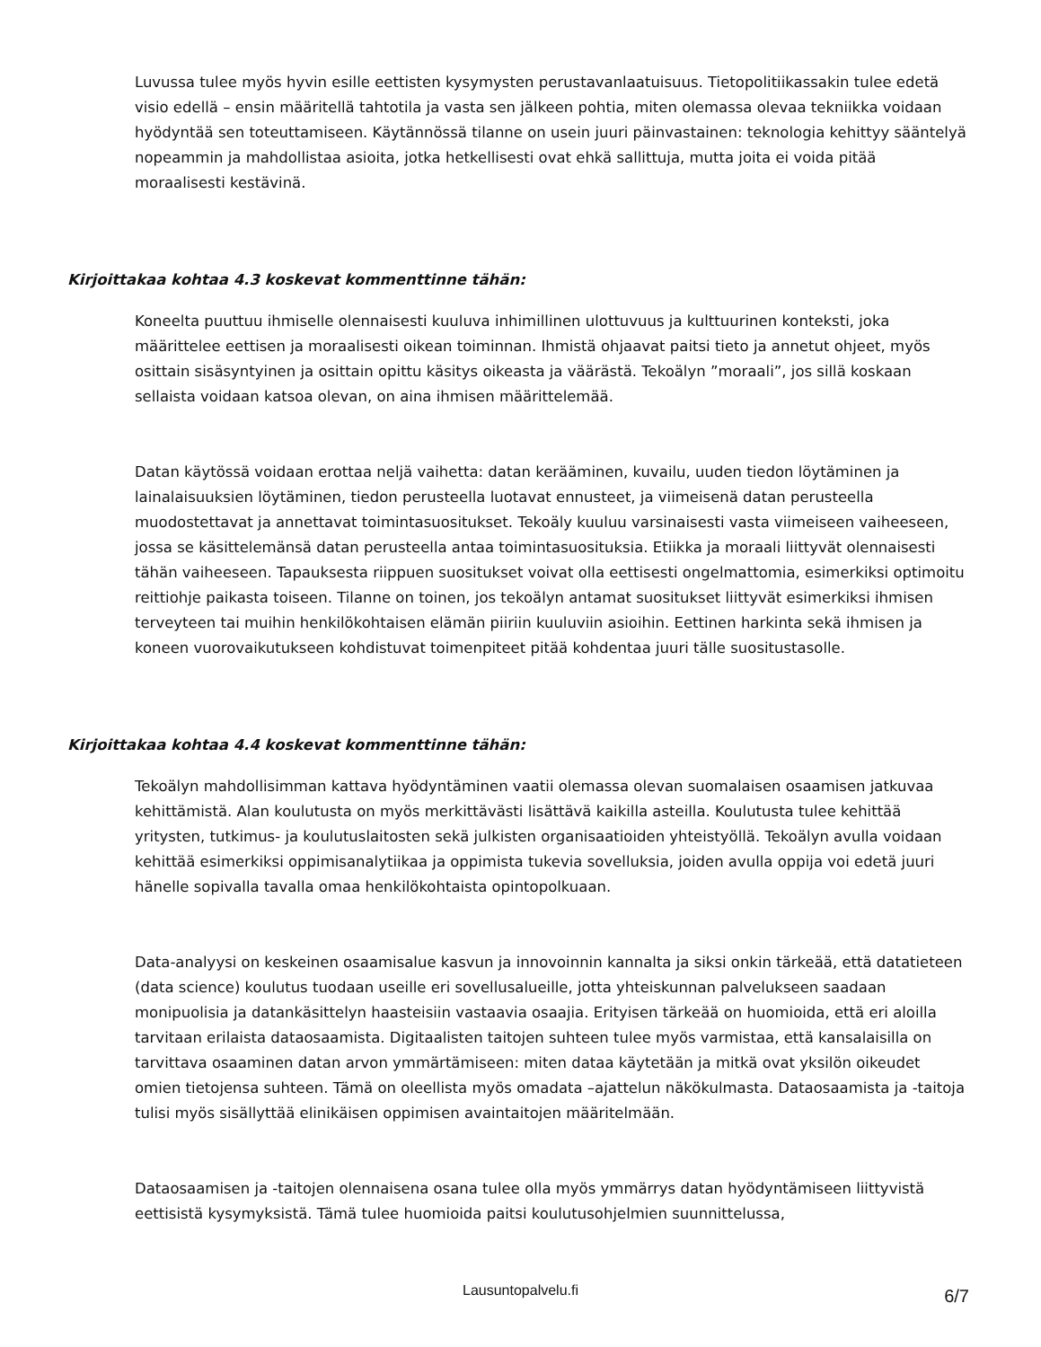Luvussa tulee myös hyvin esille eettisten kysymysten perustavanlaatuisuus. Tietopolitiikassakin tulee edetä visio edellä – ensin määritellä tahtotila ja vasta sen jälkeen pohtia, miten olemassa olevaa tekniikka voidaan hyödyntää sen toteuttamiseen. Käytännössä tilanne on usein juuri päinvastainen: teknologia kehittyy sääntelyä nopeammin ja mahdollistaa asioita, jotka hetkellisesti ovat ehkä sallittuja, mutta joita ei voida pitää moraalisesti kestävinä.
Kirjoittakaa kohtaa 4.3 koskevat kommenttinne tähän:
Koneelta puuttuu ihmiselle olennaisesti kuuluva inhimillinen ulottuvuus ja kulttuurinen konteksti, joka määrittelee eettisen ja moraalisesti oikean toiminnan. Ihmistä ohjaavat paitsi tieto ja annetut ohjeet, myös osittain sisäsyntyinen ja osittain opittu käsitys oikeasta ja väärästä. Tekoälyn ”moraali”, jos sillä koskaan sellaista voidaan katsoa olevan, on aina ihmisen määrittelemää.
Datan käytössä voidaan erottaa neljä vaihetta: datan kerääminen, kuvailu, uuden tiedon löytäminen ja lainalaisuuksien löytäminen, tiedon perusteella luotavat ennusteet, ja viimeisenä datan perusteella muodostettavat ja annettavat toimintasuositukset. Tekoäly kuuluu varsinaisesti vasta viimeiseen vaiheeseen, jossa se käsittelemänsä datan perusteella antaa toimintasuosituksia. Etiikka ja moraali liittyvät olennaisesti tähän vaiheeseen. Tapauksesta riippuen suositukset voivat olla eettisesti ongelmattomia, esimerkiksi optimoitu reittiohje paikasta toiseen. Tilanne on toinen, jos tekoälyn antamat suositukset liittyvät esimerkiksi ihmisen terveyteen tai muihin henkilökohtaisen elämän piiriin kuuluviin asioihin. Eettinen harkinta sekä ihmisen ja koneen vuorovaikutukseen kohdistuvat toimenpiteet pitää kohdentaa juuri tälle suositustasolle.
Kirjoittakaa kohtaa 4.4 koskevat kommenttinne tähän:
Tekoälyn mahdollisimman kattava hyödyntäminen vaatii olemassa olevan suomalaisen osaamisen jatkuvaa kehittämistä. Alan koulutusta on myös merkittävästi lisättävä kaikilla asteilla. Koulutusta tulee kehittää yritysten, tutkimus- ja koulutuslaitosten sekä julkisten organisaatioiden yhteistyöllä. Tekoälyn avulla voidaan kehittää esimerkiksi oppimisanalytiikaa ja oppimista tukevia sovelluksia, joiden avulla oppija voi edetä juuri hänelle sopivalla tavalla omaa henkilökohtaista opintopolkuaan.
Data-analyysi on keskeinen osaamisalue kasvun ja innovoinnin kannalta ja siksi onkin tärkeää, että datatieteen (data science) koulutus tuodaan useille eri sovellusalueille, jotta yhteiskunnan palvelukseen saadaan monipuolisia ja datankäsittelyn haasteisiin vastaavia osaajia. Erityisen tärkeää on huomioida, että eri aloilla tarvitaan erilaista dataosaamista. Digitaalisten taitojen suhteen tulee myös varmistaa, että kansalaisilla on tarvittava osaaminen datan arvon ymmärtämiseen: miten dataa käytetään ja mitkä ovat yksilön oikeudet omien tietojensa suhteen. Tämä on oleellista myös omadata –ajattelun näkökulmasta. Dataosaamista ja -taitoja tulisi myös sisällyttää elinikäisen oppimisen avaintaitojen määritelmään.
Dataosaamisen ja -taitojen olennaisena osana tulee olla myös ymmärrys datan hyödyntämiseen liittyvistä eettisistä kysymyksistä. Tämä tulee huomioida paitsi koulutusohjelmien suunnittelussa,
Lausuntopalvelu.fi 6/7